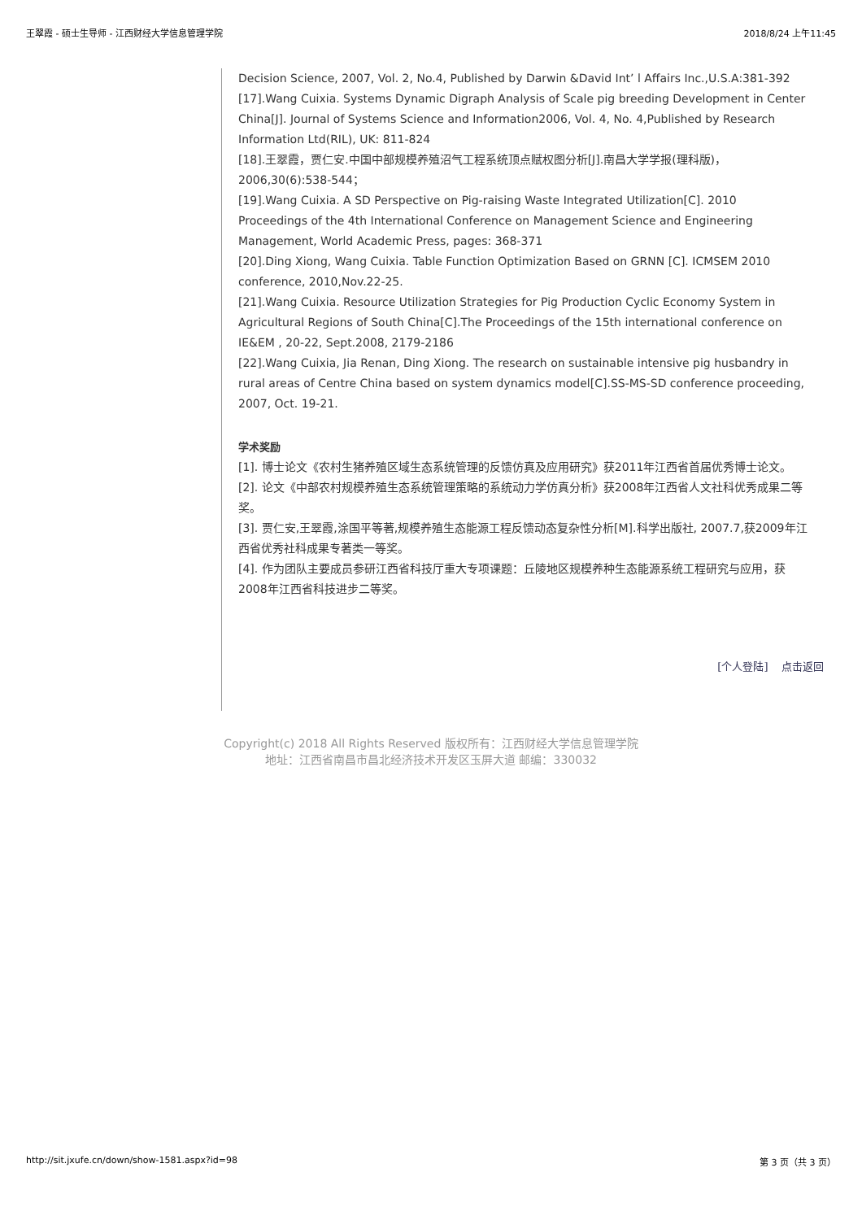王翠霞 - 硕士生导师 - 江西财经大学信息管理学院 2018/8/24 上午11:45
Decision Science, 2007, Vol. 2, No.4, Published by Darwin &David Int’ l Affairs Inc.,U.S.A:381-392
[17].Wang Cuixia. Systems Dynamic Digraph Analysis of Scale pig breeding Development in Center China[J]. Journal of Systems Science and Information2006, Vol. 4, No. 4,Published by Research Information Ltd(RIL), UK: 811-824
[18].王翠霞，贾仁安.中国中部规模养殖沼气工程系统顶点赋权图分析[J].南昌大学学报(理科版)，2006,30(6):538-544；
[19].Wang Cuixia. A SD Perspective on Pig-raising Waste Integrated Utilization[C]. 2010 Proceedings of the 4th International Conference on Management Science and Engineering Management, World Academic Press, pages: 368-371
[20].Ding Xiong, Wang Cuixia. Table Function Optimization Based on GRNN [C]. ICMSEM 2010 conference, 2010,Nov.22-25.
[21].Wang Cuixia. Resource Utilization Strategies for Pig Production Cyclic Economy System in Agricultural Regions of South China[C].The Proceedings of the 15th international conference on IE&EM , 20-22, Sept.2008, 2179-2186
[22].Wang Cuixia, Jia Renan, Ding Xiong. The research on sustainable intensive pig husbandry in rural areas of Centre China based on system dynamics model[C].SS-MS-SD conference proceeding, 2007, Oct. 19-21.
学术奖励
[1]. 博士论文《农村生猪养殖区域生态系统管理的反馈仿真及应用研究》获2011年江西省首届优秀博士论文。
[2]. 论文《中部农村规模养殖生态系统管理策略的系统动力学仿真分析》获2008年江西省人文社科优秀成果二等奖。
[3]. 贾仁安,王翠霞,涂国平等著,规模养殖生态能源工程反馈动态复杂性分析[M].科学出版社, 2007.7,获2009年江西省优秀社科成果专著类一等奖。
[4]. 作为团队主要成员参研江西省科技厅重大专项课题：丘陵地区规模养种生态能源系统工程研究与应用，获2008年江西省科技进步二等奖。
[个人登陆] 点击返回
Copyright(c) 2018 All Rights Reserved 版权所有：江西财经大学信息管理学院
地址：江西省南昌市昌北经济技术开发区玉屏大道 邮编：330032
http://sit.jxufe.cn/down/show-1581.aspx?id=98 第 3 页（共 3 页）